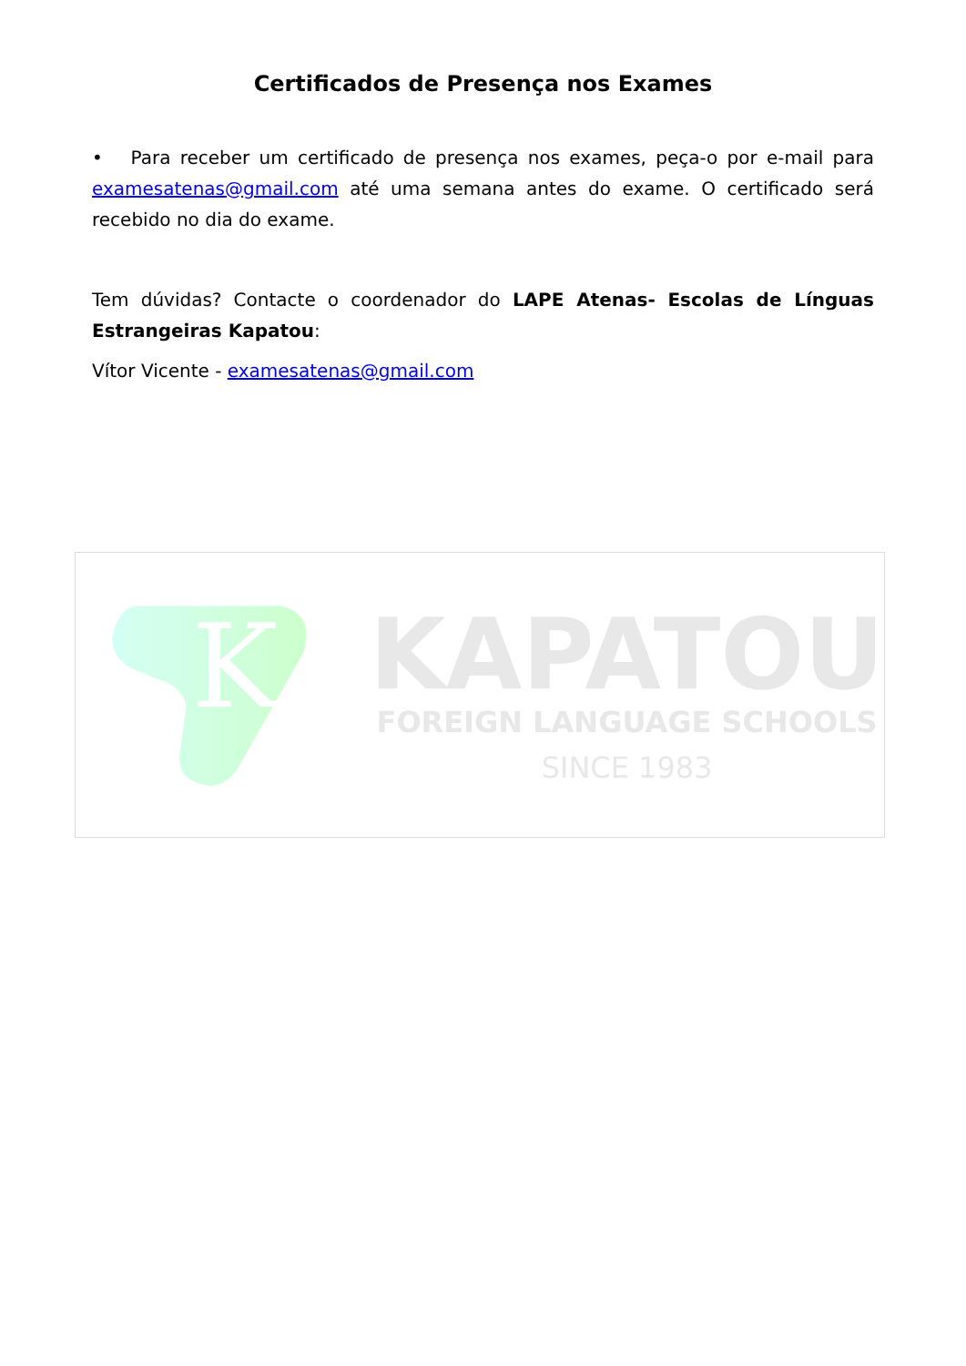Certificados de Presença nos Exames
• Para receber um certificado de presença nos exames, peça-o por e-mail para examesatenas@gmail.com até uma semana antes do exame. O certificado será recebido no dia do exame.
Tem dúvidas? Contacte o coordenador do LAPE Atenas- Escolas de Línguas Estrangeiras Kapatou:
Vítor Vicente - examesatenas@gmail.com
K
KAPATOU
FOREIGN LANGUAGE SCHOOLS
SINCE 1983